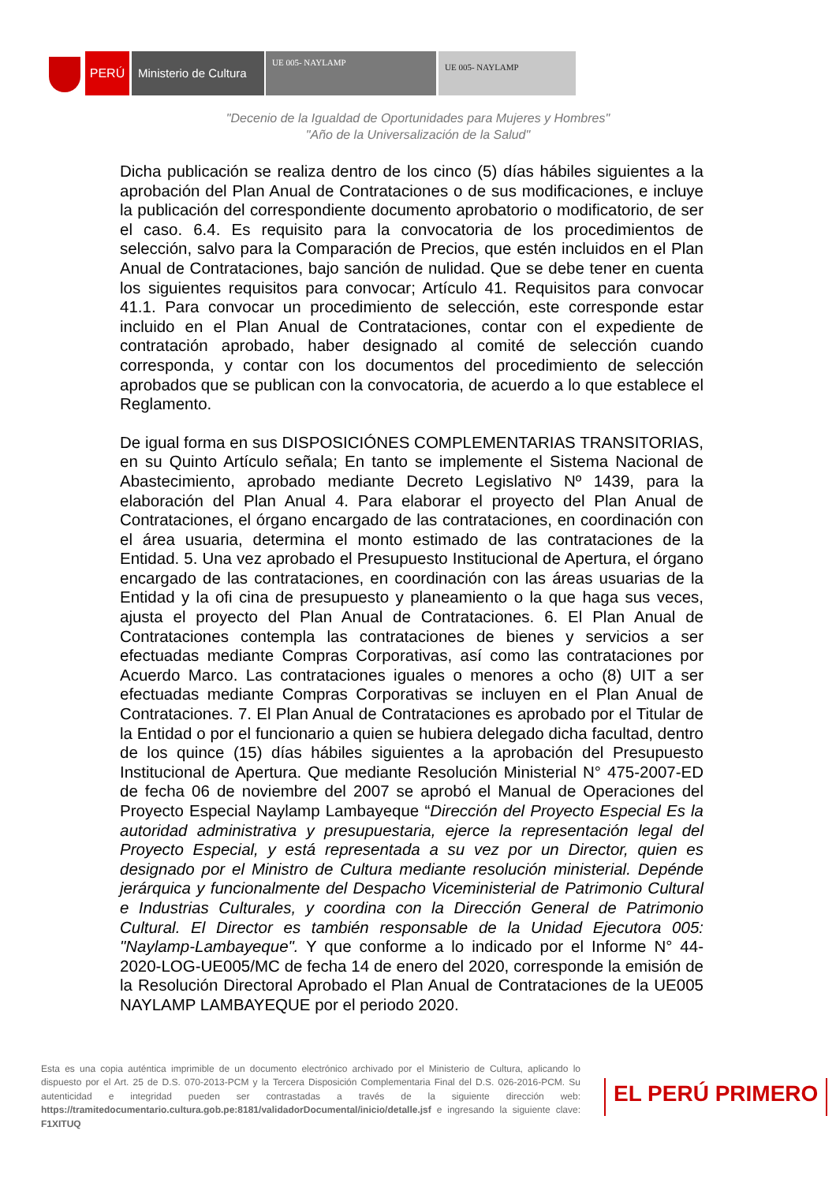PERÚ
Ministerio de Cultura
UE 005- NAYLAMP UE 005- NAYLAMP
"Decenio de la Igualdad de Oportunidades para Mujeres y Hombres"
"Año de la Universalización de la Salud"
Dicha publicación se realiza dentro de los cinco (5) días hábiles siguientes a la aprobación del Plan Anual de Contrataciones o de sus modificaciones, e incluye la publicación del correspondiente documento aprobatorio o modificatorio, de ser el caso. 6.4. Es requisito para la convocatoria de los procedimientos de selección, salvo para la Comparación de Precios, que estén incluidos en el Plan Anual de Contrataciones, bajo sanción de nulidad. Que se debe tener en cuenta los siguientes requisitos para convocar; Artículo 41. Requisitos para convocar 41.1. Para convocar un procedimiento de selección, este corresponde estar incluido en el Plan Anual de Contrataciones, contar con el expediente de contratación aprobado, haber designado al comité de selección cuando corresponda, y contar con los documentos del procedimiento de selección aprobados que se publican con la convocatoria, de acuerdo a lo que establece el Reglamento.
De igual forma en sus DISPOSICIÓNES COMPLEMENTARIAS TRANSITORIAS, en su Quinto Artículo señala; En tanto se implemente el Sistema Nacional de Abastecimiento, aprobado mediante Decreto Legislativo Nº 1439, para la elaboración del Plan Anual 4. Para elaborar el proyecto del Plan Anual de Contrataciones, el órgano encargado de las contrataciones, en coordinación con el área usuaria, determina el monto estimado de las contrataciones de la Entidad. 5. Una vez aprobado el Presupuesto Institucional de Apertura, el órgano encargado de las contrataciones, en coordinación con las áreas usuarias de la Entidad y la ofi cina de presupuesto y planeamiento o la que haga sus veces, ajusta el proyecto del Plan Anual de Contrataciones. 6. El Plan Anual de Contrataciones contempla las contrataciones de bienes y servicios a ser efectuadas mediante Compras Corporativas, así como las contrataciones por Acuerdo Marco. Las contrataciones iguales o menores a ocho (8) UIT a ser efectuadas mediante Compras Corporativas se incluyen en el Plan Anual de Contrataciones. 7. El Plan Anual de Contrataciones es aprobado por el Titular de la Entidad o por el funcionario a quien se hubiera delegado dicha facultad, dentro de los quince (15) días hábiles siguientes a la aprobación del Presupuesto Institucional de Apertura. Que mediante Resolución Ministerial N° 475-2007-ED de fecha 06 de noviembre del 2007 se aprobó el Manual de Operaciones del Proyecto Especial Naylamp Lambayeque “Dirección del Proyecto Especial Es la autoridad administrativa y presupuestaria, ejerce la representación legal del Proyecto Especial, y está representada a su vez por un Director, quien es designado por el Ministro de Cultura mediante resolución ministerial. Depénde jerárquica y funcionalmente del Despacho Viceministerial de Patrimonio Cultural e Industrias Culturales, y coordina con la Dirección General de Patrimonio Cultural. El Director es también responsable de la Unidad Ejecutora 005: "Naylamp-Lambayeque". Y que conforme a lo indicado por el Informe N° 44-2020-LOG-UE005/MC de fecha 14 de enero del 2020, corresponde la emisión de la Resolución Directoral Aprobado el Plan Anual de Contrataciones de la UE005 NAYLAMP LAMBAYEQUE por el periodo 2020.
Esta es una copia auténtica imprimible de un documento electrónico archivado por el Ministerio de Cultura, aplicando lo dispuesto por el Art. 25 de D.S. 070-2013-PCM y la Tercera Disposición Complementaria Final del D.S. 026-2016-PCM. Su autenticidad e integridad pueden ser contrastadas a través de la siguiente dirección web: https://tramitedocumentario.cultura.gob.pe:8181/validadorDocumental/inicio/detalle.jsf e ingresando la siguiente clave: F1XITUQ
EL PERÚ PRIMERO